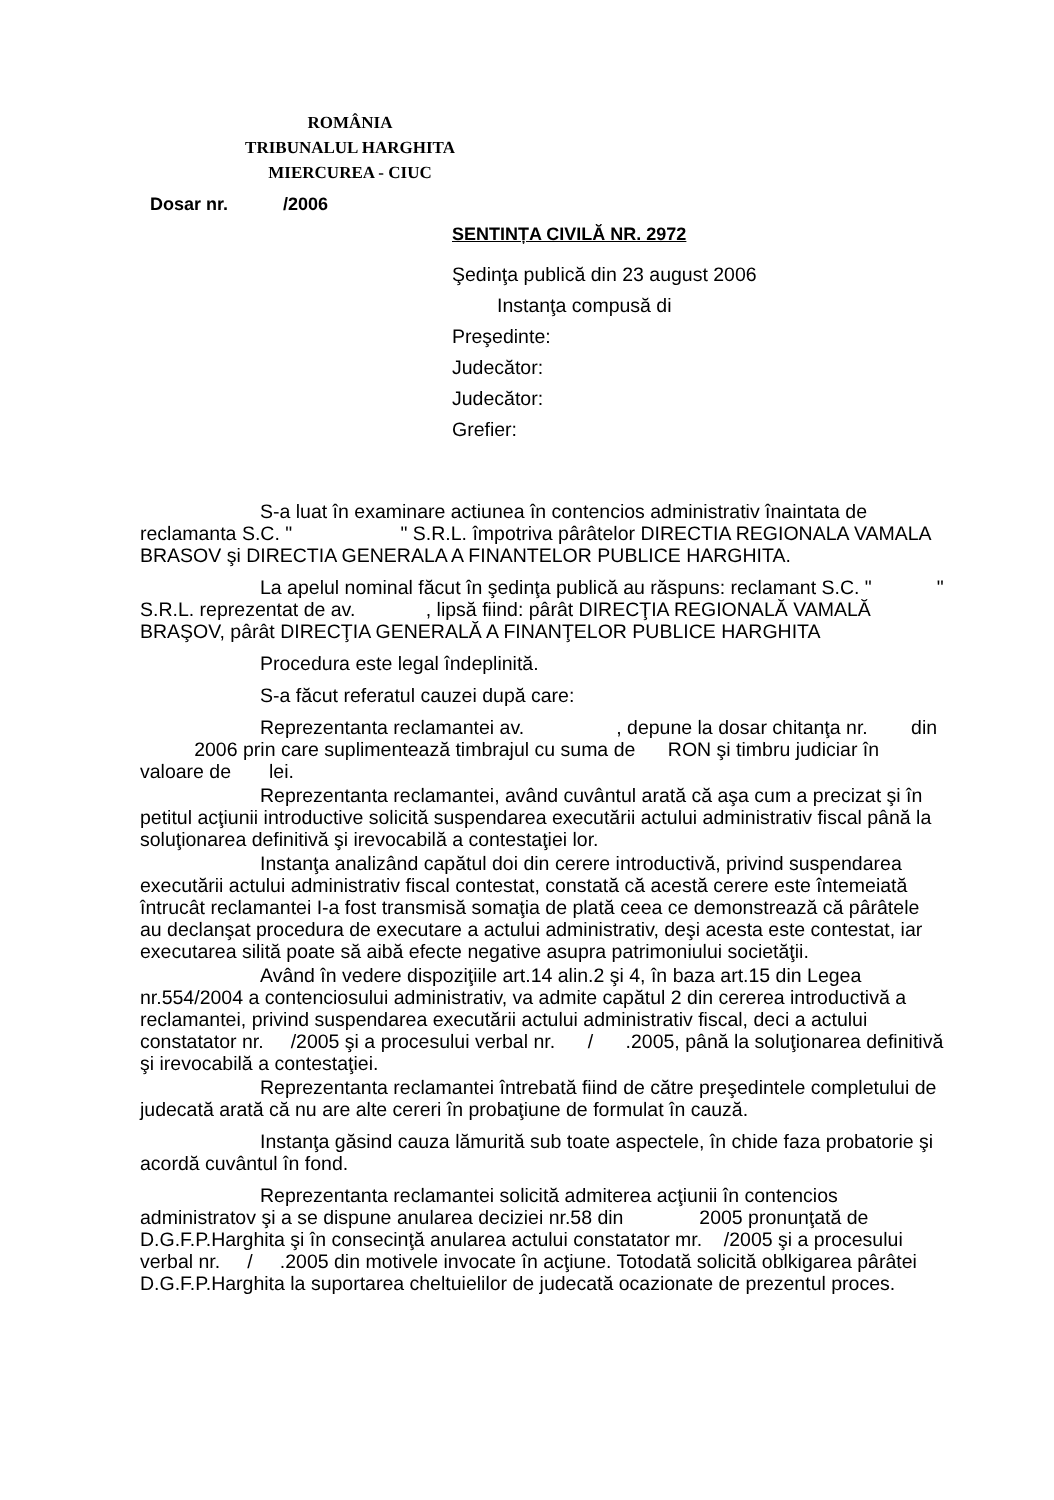ROMÂNIA
TRIBUNALUL HARGHITA
MIERCUREA - CIUC
Dosar nr. /2006
SENTINȚA CIVILĂ NR. 2972
Şedinţa publică din 23 august 2006
Instanţa compusă di
Preşedinte:
Judecător:
Judecător:
Grefier:
S-a luat în examinare actiunea în contencios administrativ înaintata de reclamanta S.C. " " S.R.L. împotriva pârâtelor DIRECTIA REGIONALA VAMALA BRASOV şi DIRECTIA GENERALA A FINANTELOR PUBLICE HARGHITA.
La apelul nominal făcut în şedinţa publică au răspuns: reclamant S.C. " " S.R.L. reprezentat de av. , lipsă fiind: pârât DIRECŢIA REGIONALĂ VAMALĂ BRAŞOV, pârât DIRECŢIA GENERALĂ A FINANŢELOR PUBLICE HARGHITA
Procedura este legal îndeplinită.
S-a făcut referatul cauzei după care:
Reprezentanta reclamantei av. , depune la dosar chitanţa nr. din 2006 prin care suplimentează timbrajul cu suma de RON şi timbru judiciar în valoare de lei.
Reprezentanta reclamantei, având cuvântul arată că aşa cum a precizat şi în petitul acţiunii introductive solicită suspendarea executării actului administrativ fiscal până la soluţionarea definitivă şi irevocabilă a contestaţiei lor.
Instanţa analizând capătul doi din cerere introductivă, privind suspendarea executării actului administrativ fiscal contestat, constată că acestă cerere este întemeiată întrucât reclamantei I-a fost transmisă somaţia de plată ceea ce demonstrează că pârâtele au declanşat procedura de executare a actului administrativ, deşi acesta este contestat, iar executarea silită poate să aibă efecte negative asupra patrimoniului societăţii.
Având în vedere dispoziţiile art.14 alin.2 şi 4, în baza art.15 din Legea nr.554/2004 a contenciosului administrativ, va admite capătul 2 din cererea introductivă a reclamantei, privind suspendarea executării actului administrativ fiscal, deci a actului constatator nr. /2005 şi a procesului verbal nr. / .2005, până la soluţionarea definitivă şi irevocabilă a contestaţiei.
Reprezentanta reclamantei întrebată fiind de către preşedintele completului de judecată arată că nu are alte cereri în probaţiune de formulat în cauză.
Instanţa găsind cauza lămurită sub toate aspectele, în chide faza probatorie şi acordă cuvântul în fond.
Reprezentanta reclamantei solicită admiterea acţiunii în contencios administratov şi a se dispune anularea deciziei nr.58 din 2005 pronunţată de D.G.F.P.Harghita şi în consecinţă anularea actului constatator mr. /2005 şi a procesului verbal nr. / .2005 din motivele invocate în acţiune. Totodată solicită oblkigarea pârâtei D.G.F.P.Harghita la suportarea cheltuielilor de judecată ocazionate de prezentul proces.